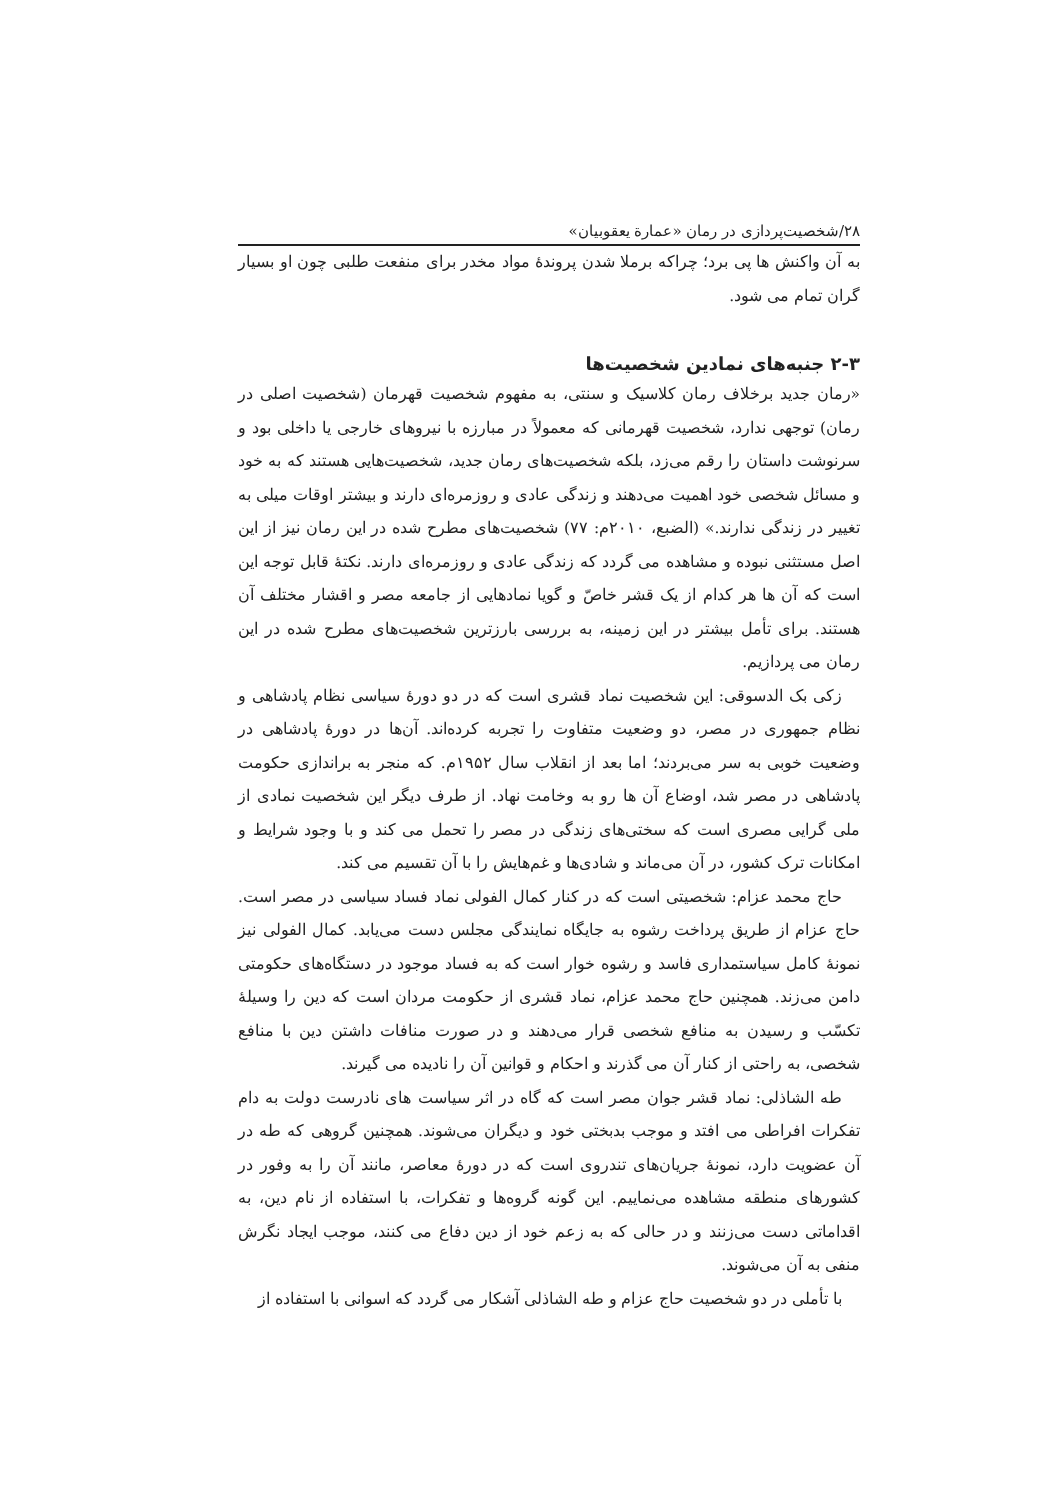۲۸/شخصیت‌پردازی در رمان «عمارة یعقوبیان»
به آن واکنش ها پی برد؛ چراکه برملا شدن پروندهٔ مواد مخدر برای منفعت طلبی چون او بسیار گران تمام می شود.
۲-۳ جنبه‌های نمادین شخصیت‌ها
«رمان جدید برخلاف رمان کلاسیک و سنتی، به مفهوم شخصیت قهرمان (شخصیت اصلی در رمان) توجهی ندارد، شخصیت قهرمانی که معمولاً در مبارزه با نیروهای خارجی یا داخلی بود و سرنوشت داستان را رقم می‌زد، بلکه شخصیت‌های رمان جدید، شخصیت‌هایی هستند که به خود و مسائل شخصی خود اهمیت می‌دهند و زندگی عادی و روزمره‌ای دارند و بیشتر اوقات میلی به تغییر در زندگی ندارند.» (الضبع، ۲۰۱۰م: ۷۷) شخصیت‌های مطرح شده در این رمان نیز از این اصل مستثنی نبوده و مشاهده می گردد که زندگی عادی و روزمره‌ای دارند. نکتهٔ قابل توجه این است که آن ها هر کدام از یک قشر خاصّ و گویا نمادهایی از جامعه مصر و اقشار مختلف آن هستند. برای تأمل بیشتر در این زمینه، به بررسی بارزترین شخصیت‌های مطرح شده در این رمان می پردازیم.
زکی بک الدسوقی: این شخصیت نماد قشری است که در دو دورهٔ سیاسی نظام پادشاهی و نظام جمهوری در مصر، دو وضعیت متفاوت را تجربه کرده‌اند. آن‌ها در دورهٔ پادشاهی در وضعیت خوبی به سر می‌بردند؛ اما بعد از انقلاب سال ۱۹۵۲م. که منجر به براندازی حکومت پادشاهی در مصر شد، اوضاع آن ها رو به وخامت نهاد. از طرف دیگر این شخصیت نمادی از ملی گرایی مصری است که سختی‌های زندگی در مصر را تحمل می کند و با وجود شرایط و امکانات ترک کشور، در آن می‌ماند و شادی‌ها و غم‌هایش را با آن تقسیم می کند.
حاج محمد عزام: شخصیتی است که در کنار کمال الفولی نماد فساد سیاسی در مصر است. حاج عزام از طریق پرداخت رشوه به جایگاه نمایندگی مجلس دست می‌یابد. کمال الفولی نیز نمونهٔ کامل سیاستمداری فاسد و رشوه خوار است که به فساد موجود در دستگاه‌های حکومتی دامن می‌زند. همچنین حاج محمد عزام، نماد قشری از حکومت مردان است که دین را وسیلهٔ تکسّب و رسیدن به منافع شخصی قرار می‌دهند و در صورت منافات داشتن دین با منافع شخصی، به راحتی از کنار آن می گذرند و احکام و قوانین آن را نادیده می گیرند.
طه الشاذلی: نماد قشر جوان مصر است که گاه در اثر سیاست های نادرست دولت به دام تفکرات افراطی می افتد و موجب بدبختی خود و دیگران می‌شوند. همچنین گروهی که طه در آن عضویت دارد، نمونهٔ جریان‌های تندروی است که در دورهٔ معاصر، مانند آن را به وفور در کشورهای منطقه مشاهده می‌نماییم. این گونه گروه‌ها و تفکرات، با استفاده از نام دین، به اقداماتی دست می‌زنند و در حالی که به زعم خود از دین دفاع می کنند، موجب ایجاد نگرش منفی به آن می‌شوند.
با تأملی در دو شخصیت حاج عزام و طه الشاذلی آشکار می گردد که اسوانی با استفاده از